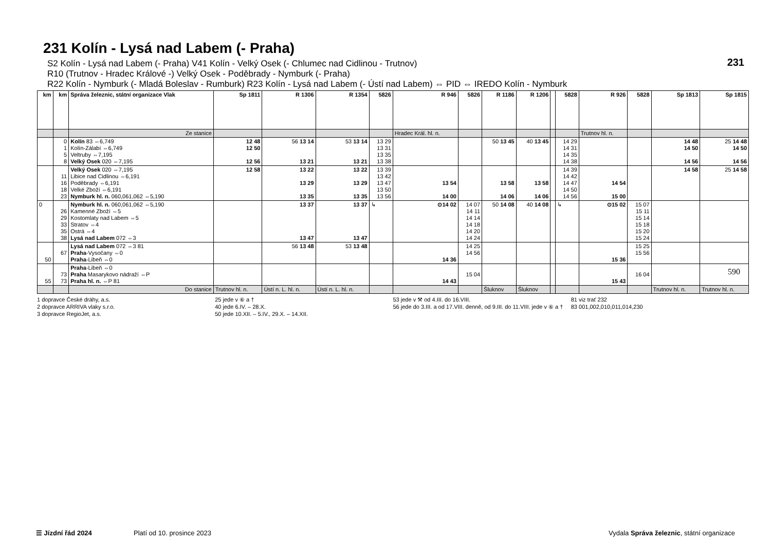231
590
231 Kolín - Lysá nad Labem (- Praha)
S2 Kolín - Lysá nad Labem (- Praha) V41 Kolín - Velký Osek (- Chlumec nad Cidlinou - Trutnov)
R10 (Trutnov - Hradec Králové -) Velký Osek - Poděbrady - Nymburk (- Praha)
R22 Kolín - Nymburk (- Mladá Boleslav - Rumburk) R23 Kolín - Lysá nad Labem (- Ústí nad Labem) ⇔ PID ⇔ IREDO Kolín - Nymburk
| km | km | Správa železnic, státní organizace Vlak | Sp 1811 | R 1306 | R 1354 | 5826 | R 946 | 5826 | R 1186 | R 1206 | | 5828 | R 926 | 5828 | Sp 1813 | Sp 1815 |
| --- | --- | --- | --- | --- | --- | --- | --- | --- | --- | --- | --- | --- | --- | --- | --- | --- |
| | | Ze stanice | | | | | Hradec Král. hl. n. | | | | | | Trutnov hl. n. | | | |
| | 0 1 5 8 | Kolín 83 ⇔6,749 Kolín-Zálabí ⇔6,749 Veltruby ⇔7,195 Velký Osek 020 ⇔7,195 | 12 48 12 50 12 56 | 56 13 14 13 21 | 53 13 14 13 21 | 13 29 13 31 13 35 13 38 | | | 50 13 45 | 40 13 45 | | 14 29 14 31 14 35 14 38 | | | 14 48 14 50 14 56 | 25 14 48 14 50 14 56 |
| | 11 16 18 23 | Velký Osek 020 ⇔7,195 Libice nad Cidlinou ⇔6,191 Poděbrady ⇔6,191 Velké Zboží ⇔6,191 Nymburk hl. n. 060,061,062 ⇔5,190 | 12 58 | 13 22 13 29 13 35 | 13 22 13 29 13 35 | 13 39 13 42 13 47 13 50 13 56 | 13 54 14 00 | | 13 58 14 06 | 13 58 14 06 | | 14 39 14 42 14 47 14 50 14 56 | 14 54 15 00 | | 14 58 | 25 14 58 |
| 0 | 26 29 33 35 38 | Nymburk hl. n. 060,061,062 ⇔5,190 Kamenné Zboží ⇔5 Kostomlaty nad Labem ⇔5 Stratov ⇔4 Ostrá ⇔4 Lysá nad Labem 072 ⇔3 | | 13 37 13 47 | 13 37 13 47 | ↳ | ⊙14 02 | 14 07 14 11 14 14 14 18 14 20 14 24 | 50 14 08 | 40 14 08 | | ↳ | ⊙15 02 | 15 07 15 11 15 14 15 18 15 20 15 24 | | |
| 50 | 67 | Lysá nad Labem 072 ⇔3 81 Praha -Vysočany ⇔0 Praha -Libeň ⇔0 | | 56 13 48 | 53 13 48 | | 14 36 | 14 25 14 56 | | | | | 15 36 | 15 25 15 56 | | |
| 55 | 73 73 | Praha -Libeň ⇔0 Praha Masarykovo nádraží ⇔P Praha hl. n. ⇔P 81 | | | | | 14 43 | 15 04 | | | | | 15 43 | 16 04 | | |
| | | Do stanice | Trutnov hl. n. | Ústí n. L. hl. n. | Ústí n. L. hl. n. | | | | Šluknov | Šluknov | | | | | Trutnov hl. n. | Trutnov hl. n. |
1 dopravce České dráhy, a.s.
2 dopravce ARRIVA vlaky s.r.o.
3 dopravce RegioJet, a.s.
25 jede v ⑥ a †
40 jede 6.IV. – 28.X.
50 jede 10.XII. – 5.IV., 29.X. – 14.XII.
53 jede v ⚒ od 4.III. do 16.VIII.
56 jede do 3.III. a od 17.VIII. denně, od 9.III. do 11.VIII. jede v ⑥ a †
81 viz trať 232
83 001,002,010,011,014,230
☰ Jízdní řád 2024 Platí od 10. prosince 2023 Vydala Správa železnic, státní organizace